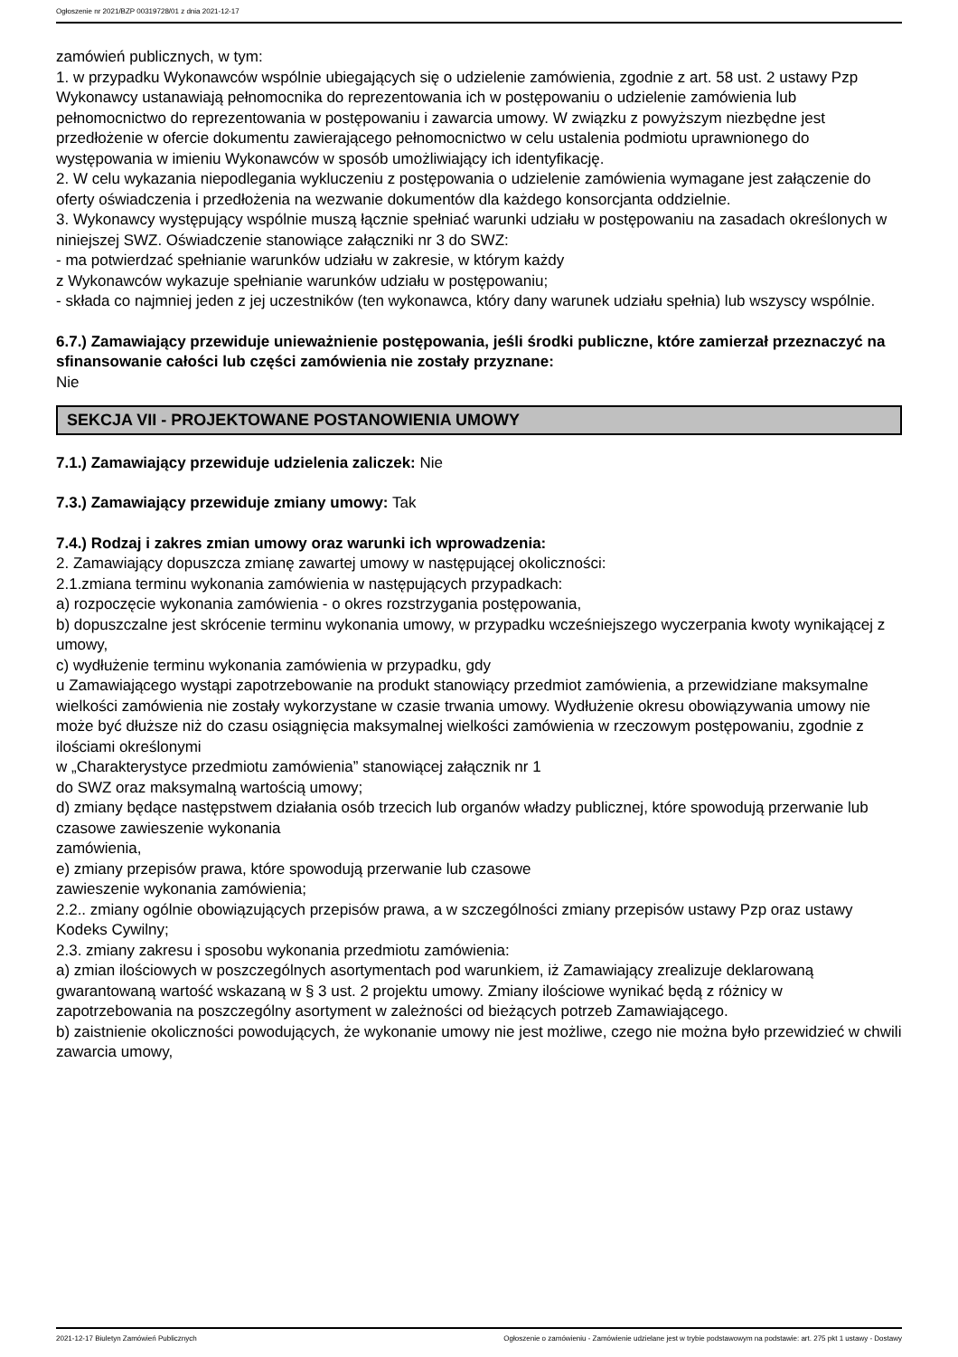Ogłoszenie nr 2021/BZP 00319728/01 z dnia 2021-12-17
zamówień publicznych, w tym:
1. w przypadku Wykonawców wspólnie ubiegających się o udzielenie zamówienia, zgodnie z art. 58 ust. 2 ustawy Pzp Wykonawcy ustanawiają pełnomocnika do reprezentowania ich w postępowaniu o udzielenie zamówienia lub pełnomocnictwo do reprezentowania w postępowaniu i zawarcia umowy. W związku z powyższym niezbędne jest przedłożenie w ofercie dokumentu zawierającego pełnomocnictwo w celu ustalenia podmiotu uprawnionego do występowania w imieniu Wykonawców w sposób umożliwiający ich identyfikację.
2. W celu wykazania niepodlegania wykluczeniu z postępowania o udzielenie zamówienia wymagane jest załączenie do oferty oświadczenia i przedłożenia na wezwanie dokumentów dla każdego konsorcjanta oddzielnie.
3. Wykonawcy występujący wspólnie muszą łącznie spełniać warunki udziału w postępowaniu na zasadach określonych w niniejszej SWZ. Oświadczenie stanowiące załączniki nr 3 do SWZ:
- ma potwierdzać spełnianie warunków udziału w zakresie, w którym każdy
z Wykonawców wykazuje spełnianie warunków udziału w postępowaniu;
- składa co najmniej jeden z jej uczestników (ten wykonawca, który dany warunek udziału spełnia) lub wszyscy wspólnie.
6.7.) Zamawiający przewiduje unieważnienie postępowania, jeśli środki publiczne, które zamierzał przeznaczyć na sfinansowanie całości lub części zamówienia nie zostały przyznane:
Nie
SEKCJA VII - PROJEKTOWANE POSTANOWIENIA UMOWY
7.1.) Zamawiający przewiduje udzielenia zaliczek: Nie
7.3.) Zamawiający przewiduje zmiany umowy: Tak
7.4.) Rodzaj i zakres zmian umowy oraz warunki ich wprowadzenia:
2. Zamawiający dopuszcza zmianę zawartej umowy w następującej okoliczności:
2.1.zmiana terminu wykonania zamówienia w następujących przypadkach:
a) rozpoczęcie wykonania zamówienia - o okres rozstrzygania postępowania,
b) dopuszczalne jest skrócenie terminu wykonania umowy, w przypadku wcześniejszego wyczerpania kwoty wynikającej z umowy,
c) wydłużenie terminu wykonania zamówienia w przypadku, gdy
u Zamawiającego wystąpi zapotrzebowanie na produkt stanowiący przedmiot zamówienia, a przewidziane maksymalne wielkości zamówienia nie zostały wykorzystane w czasie trwania umowy. Wydłużenie okresu obowiązywania umowy nie może być dłuższe niż do czasu osiągnięcia maksymalnej wielkości zamówienia w rzeczowym postępowaniu, zgodnie z ilościami określonymi
w „Charakterystyce przedmiotu zamówienia” stanowiącej załącznik nr 1
do SWZ oraz maksymalną wartością umowy;
d) zmiany będące następstwem działania osób trzecich lub organów władzy publicznej, które spowodują przerwanie lub czasowe zawieszenie wykonania
zamówienia,
e) zmiany przepisów prawa, które spowodują przerwanie lub czasowe
zawieszenie wykonania zamówienia;
2.2.. zmiany ogólnie obowiązujących przepisów prawa, a w szczególności zmiany przepisów ustawy Pzp oraz ustawy Kodeks Cywilny;
2.3. zmiany zakresu i sposobu wykonania przedmiotu zamówienia:
a) zmian ilościowych w poszczególnych asortymentach pod warunkiem, iż Zamawiający zrealizuje deklarowaną gwarantowaną wartość wskazaną w § 3 ust. 2 projektu umowy. Zmiany ilościowe wynikać będą z różnicy w zapotrzebowania na poszczególny asortyment w zależności od bieżących potrzeb Zamawiającego.
b) zaistnienie okoliczności powodujących, że wykonanie umowy nie jest możliwe, czego nie można było przewidzieć w chwili zawarcia umowy,
2021-12-17 Biuletyn Zamówień Publicznych Ogłoszenie o zamówieniu - Zamówienie udzielane jest w trybie podstawowym na podstawie: art. 275 pkt 1 ustawy - Dostawy